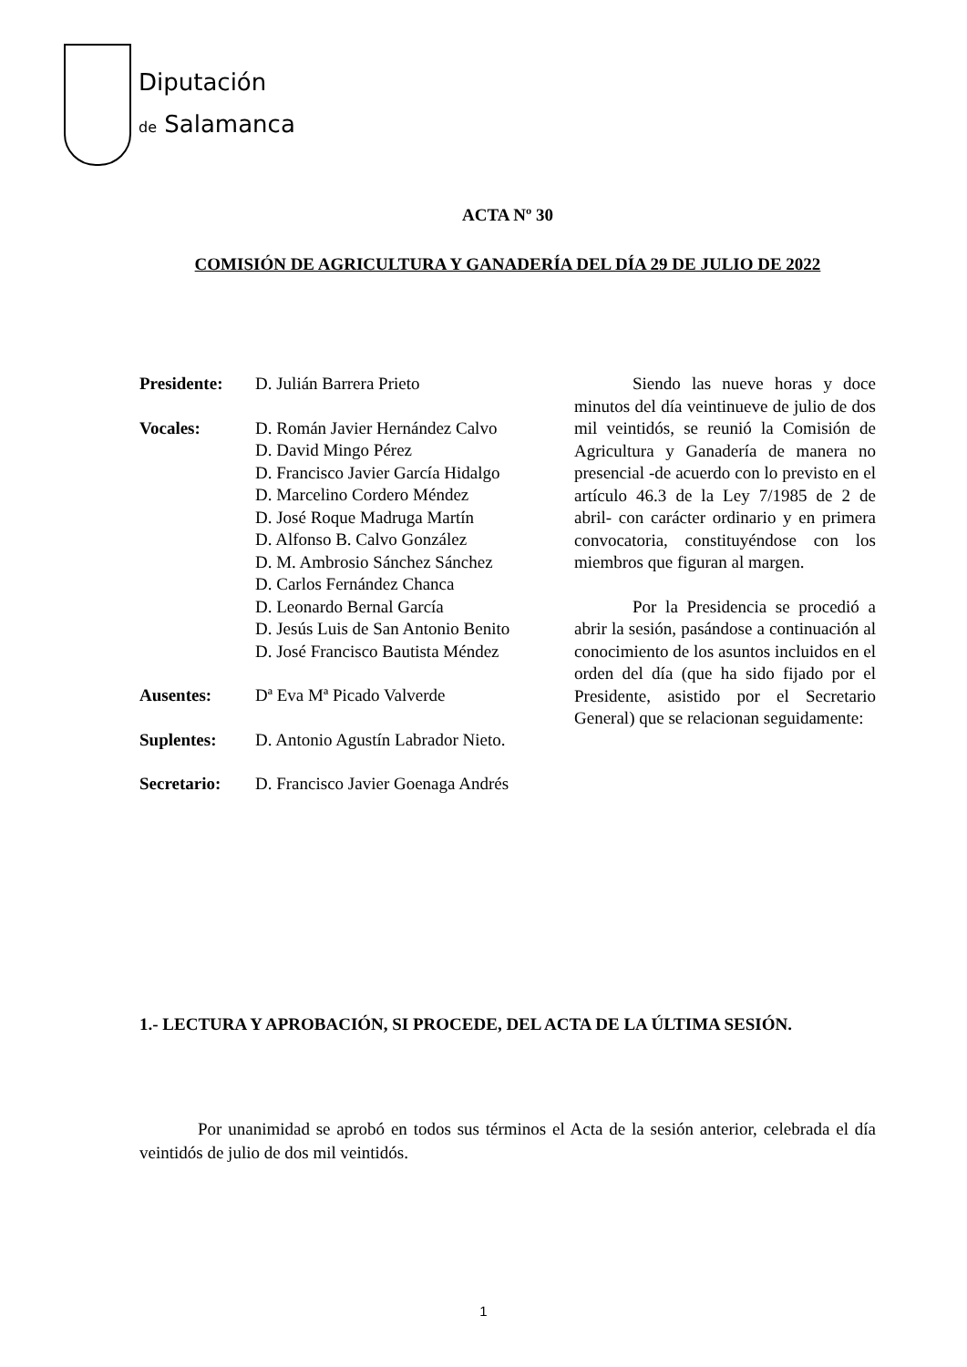Diputación
de Salamanca
ACTA Nº 30
COMISIÓN DE AGRICULTURA Y GANADERÍA DEL DÍA 29 DE JULIO DE 2022
Presidente: D. Julián Barrera Prieto
Vocales: D. Román Javier Hernández Calvo
D. David Mingo Pérez
D. Francisco Javier García Hidalgo
D. Marcelino Cordero Méndez
D. José Roque Madruga Martín
D. Alfonso B. Calvo González
D. M. Ambrosio Sánchez Sánchez
D. Carlos Fernández Chanca
D. Leonardo Bernal García
D. Jesús Luis de San Antonio Benito
D. José Francisco Bautista Méndez
Ausentes: Dª Eva Mª Picado Valverde
Suplentes: D. Antonio Agustín Labrador Nieto.
Secretario: D. Francisco Javier Goenaga Andrés
Siendo las nueve horas y doce minutos del día veintinueve de julio de dos mil veintidós, se reunió la Comisión de Agricultura y Ganadería de manera no presencial -de acuerdo con lo previsto en el artículo 46.3 de la Ley 7/1985 de 2 de abril- con carácter ordinario y en primera convocatoria, constituyéndose con los miembros que figuran al margen.
Por la Presidencia se procedió a abrir la sesión, pasándose a continuación al conocimiento de los asuntos incluidos en el orden del día (que ha sido fijado por el Presidente, asistido por el Secretario General) que se relacionan seguidamente:
1.- LECTURA Y APROBACIÓN, SI PROCEDE, DEL ACTA DE LA ÚLTIMA SESIÓN.
Por unanimidad se aprobó en todos sus términos el Acta de la sesión anterior, celebrada el día veintidós de julio de dos mil veintidós.
1